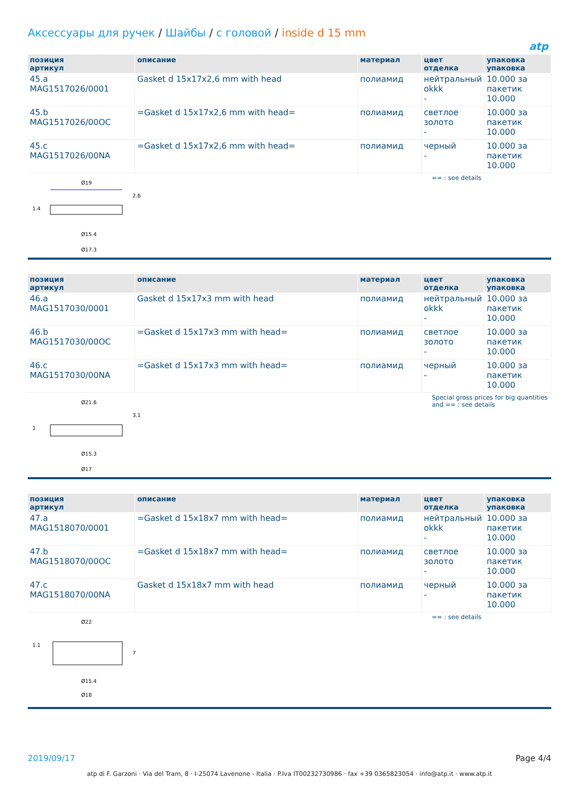atp
Аксессуары для ручек / Шайбы / с головой / inside d 15 mm
| позиция артикул | описание | материал | цвет отделка | упаковка упаковка |
| --- | --- | --- | --- | --- |
| 45.a MAG1517026/0001 | Gasket d 15x17x2,6 mm with head | полиамид | нейтральный okkk - | 10.000 за пакетик 10.000 |
| 45.b MAG1517026/00OC | =Gasket d 15x17x2,6 mm with head= | полиамид | светлое золото - | 10.000 за пакетик 10.000 |
| 45.c MAG1517026/00NA | =Gasket d 15x17x2,6 mm with head= | полиамид | черный - | 10.000 за пакетик 10.000 |
| Ø19 Ø15.4 Ø17.3 2.6 1.4 | | | == : see details | |
| позиция артикул | описание | материал | цвет отделка | упаковка упаковка |
| --- | --- | --- | --- | --- |
| 46.a MAG1517030/0001 | Gasket d 15x17x3 mm with head | полиамид | нейтральный okkk - | 10.000 за пакетик 10.000 |
| 46.b MAG1517030/00OC | =Gasket d 15x17x3 mm with head= | полиамид | светлое золото - | 10.000 за пакетик 10.000 |
| 46.c MAG1517030/00NA | =Gasket d 15x17x3 mm with head= | полиамид | черный - | 10.000 за пакетик 10.000 |
| Ø21.6 Ø15.3 Ø17 3.1 1 | | | Special gross prices for big quantities and == : see details | |
| позиция артикул | описание | материал | цвет отделка | упаковка упаковка |
| --- | --- | --- | --- | --- |
| 47.a MAG1518070/0001 | =Gasket d 15x18x7 mm with head= | полиамид | нейтральный okkk - | 10.000 за пакетик 10.000 |
| 47.b MAG1518070/00OC | =Gasket d 15x18x7 mm with head= | полиамид | светлое золото - | 10.000 за пакетик 10.000 |
| 47.c MAG1518070/00NA | Gasket d 15x18x7 mm with head | полиамид | черный - | 10.000 за пакетик 10.000 |
| Ø22 Ø15.4 Ø18 7 1.1 | | | == : see details | |
2019/09/17 Page 4/4
atp di F. Garzoni · Via del Tram, 8 · I-25074 Lavenone - Italia · P.Iva IT00232730986 · fax +39 0365823054 · info@atp.it · www.atp.it